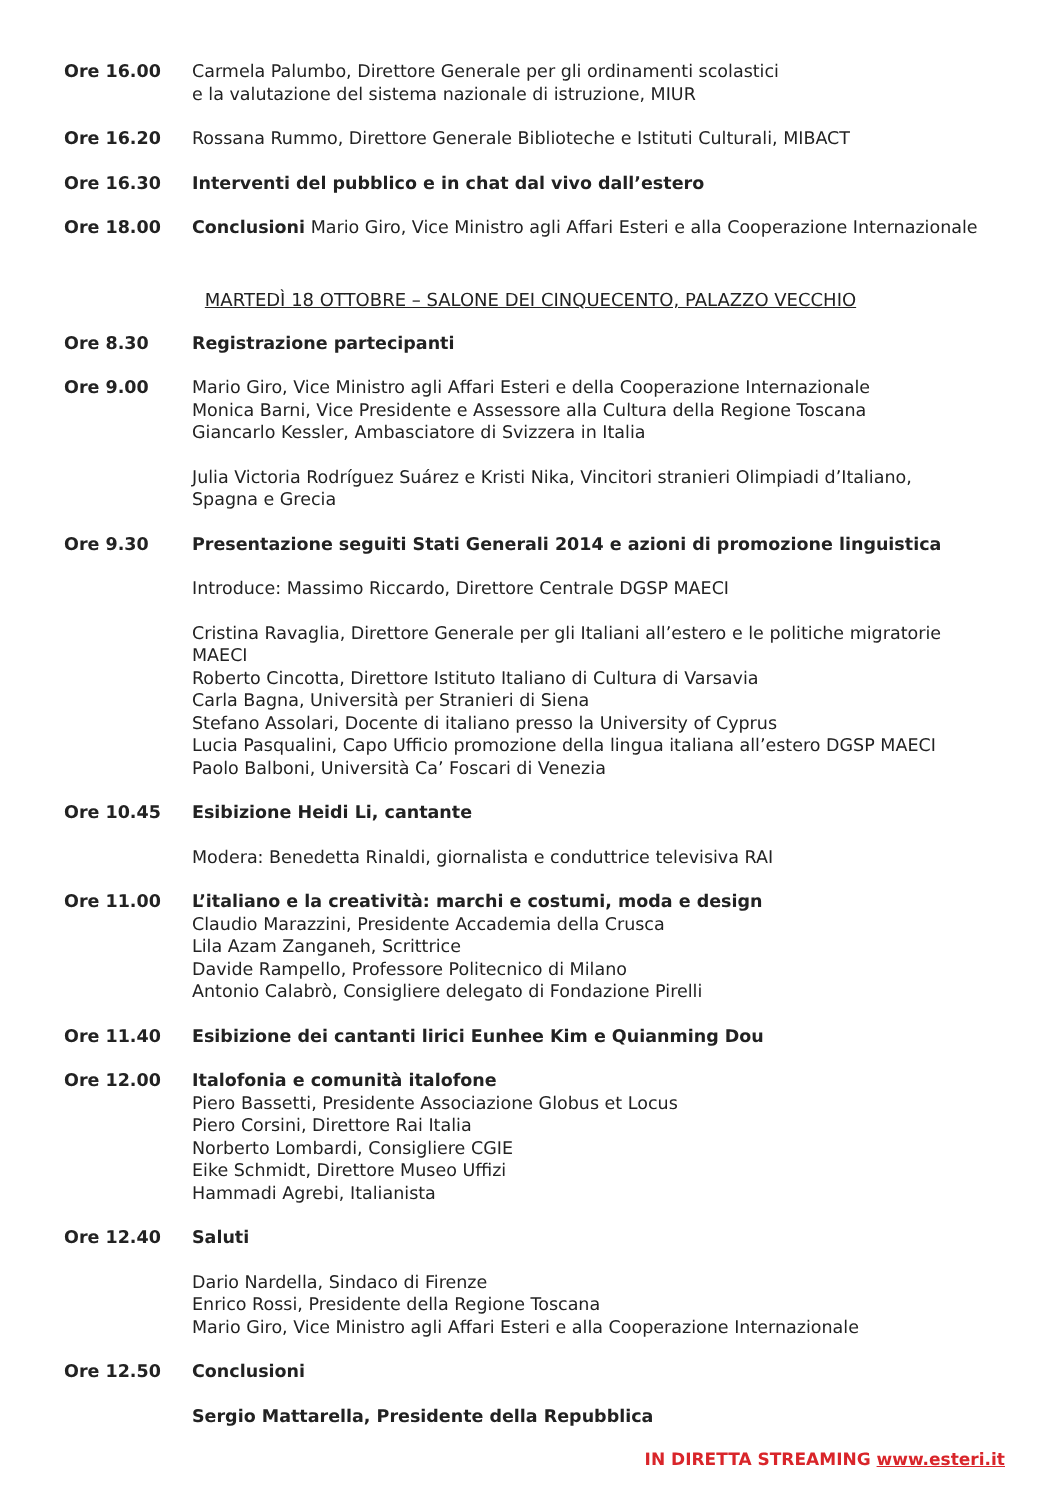Ore 16.00 Carmela Palumbo, Direttore Generale per gli ordinamenti scolastici
e la valutazione del sistema nazionale di istruzione, MIUR
Ore 16.20 Rossana Rummo, Direttore Generale Biblioteche e Istituti Culturali, MIBACT
Ore 16.30 Interventi del pubblico e in chat dal vivo dall’estero
Ore 18.00 Conclusioni Mario Giro, Vice Ministro agli Affari Esteri e alla Cooperazione Internazionale
MARTEDÌ 18 OTTOBRE – SALONE DEI CINQUECENTO, PALAZZO VECCHIO
Ore 8.30 Registrazione partecipanti
Ore 9.00 Mario Giro, Vice Ministro agli Affari Esteri e della Cooperazione Internazionale
Monica Barni, Vice Presidente e Assessore alla Cultura della Regione Toscana
Giancarlo Kessler, Ambasciatore di Svizzera in Italia
Julia Victoria Rodríguez Suárez e Kristi Nika, Vincitori stranieri Olimpiadi d’Italiano,
Spagna e Grecia
Ore 9.30 Presentazione seguiti Stati Generali 2014 e azioni di promozione linguistica
Introduce: Massimo Riccardo, Direttore Centrale DGSP MAECI
Cristina Ravaglia, Direttore Generale per gli Italiani all’estero e le politiche migratorie MAECI
Roberto Cincotta, Direttore Istituto Italiano di Cultura di Varsavia
Carla Bagna, Università per Stranieri di Siena
Stefano Assolari, Docente di italiano presso la University of Cyprus
Lucia Pasqualini, Capo Ufficio promozione della lingua italiana all’estero DGSP MAECI
Paolo Balboni, Università Ca’ Foscari di Venezia
Ore 10.45 Esibizione Heidi Li, cantante
Modera: Benedetta Rinaldi, giornalista e conduttrice televisiva RAI
Ore 11.00 L’italiano e la creatività: marchi e costumi, moda e design
Claudio Marazzini, Presidente Accademia della Crusca
Lila Azam Zanganeh, Scrittrice
Davide Rampello, Professore Politecnico di Milano
Antonio Calabrò, Consigliere delegato di Fondazione Pirelli
Ore 11.40 Esibizione dei cantanti lirici Eunhee Kim e Quianming Dou
Ore 12.00 Italofonia e comunità italofone
Piero Bassetti, Presidente Associazione Globus et Locus
Piero Corsini, Direttore Rai Italia
Norberto Lombardi, Consigliere CGIE
Eike Schmidt, Direttore Museo Uffizi
Hammadi Agrebi, Italianista
Ore 12.40 Saluti
Dario Nardella, Sindaco di Firenze
Enrico Rossi, Presidente della Regione Toscana
Mario Giro, Vice Ministro agli Affari Esteri e alla Cooperazione Internazionale
Ore 12.50 Conclusioni
Sergio Mattarella, Presidente della Repubblica
IN DIRETTA STREAMING www.esteri.it